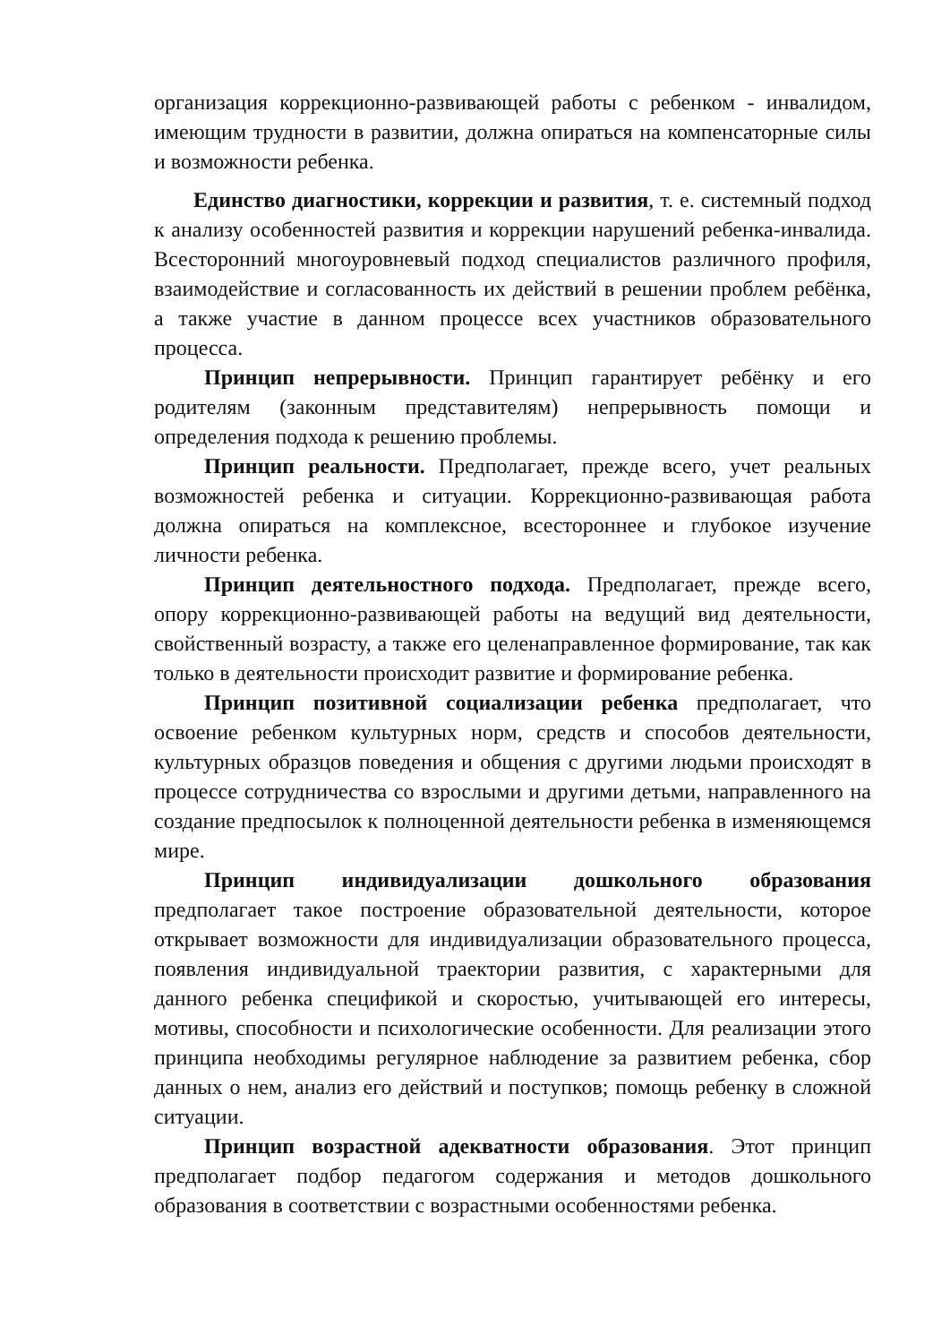организация коррекционно-развивающей работы с ребенком - инвалидом, имеющим трудности в развитии, должна опираться на компенсаторные силы и возможности ребенка.
Единство диагностики, коррекции и развития, т. е. системный подход к анализу особенностей развития и коррекции нарушений ребенка-инвалида. Всесторонний многоуровневый подход специалистов различного профиля, взаимодействие и согласованность их действий в решении проблем ребёнка, а также участие в данном процессе всех участников образовательного процесса.
Принцип непрерывности. Принцип гарантирует ребёнку и его родителям (законным представителям) непрерывность помощи и определения подхода к решению проблемы.
Принцип реальности. Предполагает, прежде всего, учет реальных возможностей ребенка и ситуации. Коррекционно-развивающая работа должна опираться на комплексное, всестороннее и глубокое изучение личности ребенка.
Принцип деятельностного подхода. Предполагает, прежде всего, опору коррекционно-развивающей работы на ведущий вид деятельности, свойственный возрасту, а также его целенаправленное формирование, так как только в деятельности происходит развитие и формирование ребенка.
Принцип позитивной социализации ребенка предполагает, что освоение ребенком культурных норм, средств и способов деятельности, культурных образцов поведения и общения с другими людьми происходят в процессе сотрудничества со взрослыми и другими детьми, направленного на создание предпосылок к полноценной деятельности ребенка в изменяющемся мире.
Принцип индивидуализации дошкольного образования предполагает такое построение образовательной деятельности, которое открывает возможности для индивидуализации образовательного процесса, появления индивидуальной траектории развития, с характерными для данного ребенка спецификой и скоростью, учитывающей его интересы, мотивы, способности и психологические особенности. Для реализации этого принципа необходимы регулярное наблюдение за развитием ребенка, сбор данных о нем, анализ его действий и поступков; помощь ребенку в сложной ситуации.
Принцип возрастной адекватности образования. Этот принцип предполагает подбор педагогом содержания и методов дошкольного образования в соответствии с возрастными особенностями ребенка.